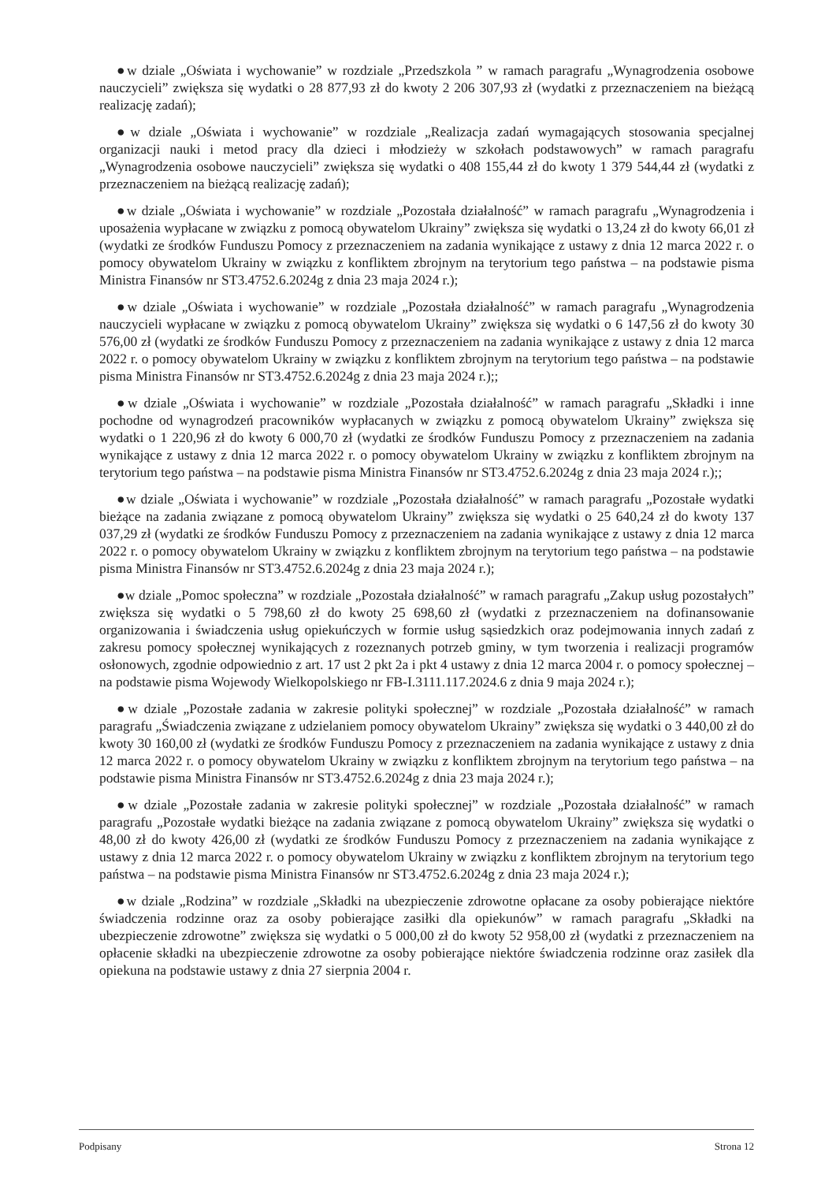●w dziale „Oświata i wychowanie” w rozdziale „Przedszkola ” w ramach paragrafu „Wynagrodzenia osobowe nauczycieli” zwiększa się wydatki o 28 877,93 zł do kwoty 2 206 307,93 zł (wydatki z przeznaczeniem na bieżącą realizację zadań);
●w dziale „Oświata i wychowanie” w rozdziale „Realizacja zadań wymagających stosowania specjalnej organizacji nauki i metod pracy dla dzieci i młodzieży w szkołach podstawowych” w ramach paragrafu „Wynagrodzenia osobowe nauczycieli” zwiększa się wydatki o 408 155,44 zł do kwoty 1 379 544,44 zł (wydatki z przeznaczeniem na bieżącą realizację zadań);
●w dziale „Oświata i wychowanie” w rozdziale „Pozostała działalność” w ramach paragrafu „Wynagrodzenia i uposażenia wypłacane w związku z pomocą obywatelom Ukrainy” zwiększa się wydatki o 13,24 zł do kwoty 66,01 zł (wydatki ze środków Funduszu Pomocy z przeznaczeniem na zadania wynikające z ustawy z dnia 12 marca 2022 r. o pomocy obywatelom Ukrainy w związku z konfliktem zbrojnym na terytorium tego państwa – na podstawie pisma Ministra Finansów nr ST3.4752.6.2024g z dnia 23 maja 2024 r.);
●w dziale „Oświata i wychowanie” w rozdziale „Pozostała działalność” w ramach paragrafu „Wynagrodzenia nauczycieli wypłacane w związku z pomocą obywatelom Ukrainy” zwiększa się wydatki o 6 147,56 zł do kwoty 30 576,00 zł (wydatki ze środków Funduszu Pomocy z przeznaczeniem na zadania wynikające z ustawy z dnia 12 marca 2022 r. o pomocy obywatelom Ukrainy w związku z konfliktem zbrojnym na terytorium tego państwa – na podstawie pisma Ministra Finansów nr ST3.4752.6.2024g z dnia 23 maja 2024 r.);;
●w dziale „Oświata i wychowanie” w rozdziale „Pozostała działalność” w ramach paragrafu „Składki i inne pochodne od wynagrodzeń pracowników wypłacanych w związku z pomocą obywatelom Ukrainy” zwiększa się wydatki o 1 220,96 zł do kwoty 6 000,70 zł (wydatki ze środków Funduszu Pomocy z przeznaczeniem na zadania wynikające z ustawy z dnia 12 marca 2022 r. o pomocy obywatelom Ukrainy w związku z konfliktem zbrojnym na terytorium tego państwa – na podstawie pisma Ministra Finansów nr ST3.4752.6.2024g z dnia 23 maja 2024 r.);;
●w dziale „Oświata i wychowanie” w rozdziale „Pozostała działalność” w ramach paragrafu „Pozostałe wydatki bieżące na zadania związane z pomocą obywatelom Ukrainy” zwiększa się wydatki o 25 640,24 zł do kwoty 137 037,29 zł (wydatki ze środków Funduszu Pomocy z przeznaczeniem na zadania wynikające z ustawy z dnia 12 marca 2022 r. o pomocy obywatelom Ukrainy w związku z konfliktem zbrojnym na terytorium tego państwa – na podstawie pisma Ministra Finansów nr ST3.4752.6.2024g z dnia 23 maja 2024 r.);
●w dziale „Pomoc społeczna” w rozdziale „Pozostała działalność” w ramach paragrafu „Zakup usług pozostałych” zwiększa się wydatki o 5 798,60 zł do kwoty 25 698,60 zł (wydatki z przeznaczeniem na dofinansowanie organizowania i świadczenia usług opiekuńczych w formie usług sąsiedzkich oraz podejmowania innych zadań z zakresu pomocy społecznej wynikających z rozeznanych potrzeb gminy, w tym tworzenia i realizacji programów osłonowych, zgodnie odpowiednio z art. 17 ust 2 pkt 2a i pkt 4 ustawy z dnia 12 marca 2004 r. o pomocy społecznej – na podstawie pisma Wojewody Wielkopolskiego nr FB-I.3111.117.2024.6 z dnia 9 maja 2024 r.);
●w dziale „Pozostałe zadania w zakresie polityki społecznej” w rozdziale „Pozostała działalność” w ramach paragrafu „Świadczenia związane z udzielaniem pomocy obywatelom Ukrainy” zwiększa się wydatki o 3 440,00 zł do kwoty 30 160,00 zł (wydatki ze środków Funduszu Pomocy z przeznaczeniem na zadania wynikające z ustawy z dnia 12 marca 2022 r. o pomocy obywatelom Ukrainy w związku z konfliktem zbrojnym na terytorium tego państwa – na podstawie pisma Ministra Finansów nr ST3.4752.6.2024g z dnia 23 maja 2024 r.);
●w dziale „Pozostałe zadania w zakresie polityki społecznej” w rozdziale „Pozostała działalność” w ramach paragrafu „Pozostałe wydatki bieżące na zadania związane z pomocą obywatelom Ukrainy” zwiększa się wydatki o 48,00 zł do kwoty 426,00 zł (wydatki ze środków Funduszu Pomocy z przeznaczeniem na zadania wynikające z ustawy z dnia 12 marca 2022 r. o pomocy obywatelom Ukrainy w związku z konfliktem zbrojnym na terytorium tego państwa – na podstawie pisma Ministra Finansów nr ST3.4752.6.2024g z dnia 23 maja 2024 r.);
●w dziale „Rodzina” w rozdziale „Składki na ubezpieczenie zdrowotne opłacane za osoby pobierające niektóre świadczenia rodzinne oraz za osoby pobierające zasiłki dla opiekunów” w ramach paragrafu „Składki na ubezpieczenie zdrowotne” zwiększa się wydatki o 5 000,00 zł do kwoty 52 958,00 zł (wydatki z przeznaczeniem na opłacenie składki na ubezpieczenie zdrowotne za osoby pobierające niektóre świadczenia rodzinne oraz zasiłek dla opiekuna na podstawie ustawy z dnia 27 sierpnia 2004 r.
Podpisany Strona 12